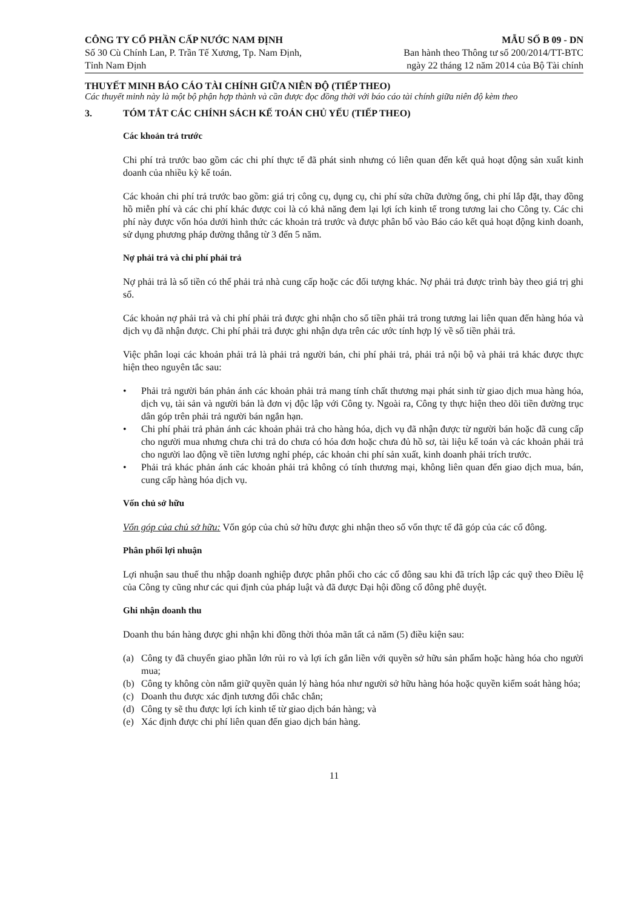CÔNG TY CỔ PHẦN CẤP NƯỚC NAM ĐỊNH
Số 30 Cù Chính Lan, P. Trần Tế Xương, Tp. Nam Định,
Tỉnh Nam Định
MẪU SỐ B 09 - DN
Ban hành theo Thông tư số 200/2014/TT-BTC
ngày 22 tháng 12 năm 2014 của Bộ Tài chính
THUYẾT MINH BÁO CÁO TÀI CHÍNH GIỮA NIÊN ĐỘ (TIẾP THEO)
Các thuyết minh này là một bộ phận hợp thành và cần được đọc đồng thời với báo cáo tài chính giữa niên độ kèm theo
3. TÓM TẮT CÁC CHÍNH SÁCH KẾ TOÁN CHỦ YẾU (TIẾP THEO)
Các khoản trả trước
Chi phí trả trước bao gồm các chi phí thực tế đã phát sinh nhưng có liên quan đến kết quả hoạt động sản xuất kinh doanh của nhiều kỳ kế toán.
Các khoản chi phí trả trước bao gồm: giá trị công cụ, dụng cụ, chi phí sửa chữa đường ống, chi phí lắp đặt, thay đồng hồ miễn phí và các chi phí khác được coi là có khả năng đem lại lợi ích kinh tế trong tương lai cho Công ty. Các chi phí này được vốn hóa dưới hình thức các khoản trả trước và được phân bổ vào Báo cáo kết quả hoạt động kinh doanh, sử dụng phương pháp đường thẳng từ 3 đến 5 năm.
Nợ phải trả và chi phí phải trả
Nợ phải trả là số tiền có thể phải trả nhà cung cấp hoặc các đối tượng khác. Nợ phải trả được trình bày theo giá trị ghi sổ.
Các khoản nợ phải trả và chi phí phải trả được ghi nhận cho số tiền phải trả trong tương lai liên quan đến hàng hóa và dịch vụ đã nhận được. Chi phí phải trả được ghi nhận dựa trên các ước tính hợp lý về số tiền phải trả.
Việc phân loại các khoản phải trả là phải trả người bán, chi phí phải trả, phải trả nội bộ và phải trả khác được thực hiện theo nguyên tắc sau:
• Phải trả người bán phản ánh các khoản phải trả mang tính chất thương mại phát sinh từ giao dịch mua hàng hóa, dịch vụ, tài sản và người bán là đơn vị độc lập với Công ty. Ngoài ra, Công ty thực hiện theo dõi tiền đường trục dân góp trên phải trả người bán ngắn hạn.
• Chi phí phải trả phản ánh các khoản phải trả cho hàng hóa, dịch vụ đã nhận được từ người bán hoặc đã cung cấp cho người mua nhưng chưa chi trả do chưa có hóa đơn hoặc chưa đủ hồ sơ, tài liệu kế toán và các khoản phải trả cho người lao động về tiền lương nghỉ phép, các khoản chi phí sản xuất, kinh doanh phải trích trước.
• Phải trả khác phản ánh các khoản phải trả không có tính thương mại, không liên quan đến giao dịch mua, bán, cung cấp hàng hóa dịch vụ.
Vốn chủ sở hữu
Vốn góp của chủ sở hữu: Vốn góp của chủ sở hữu được ghi nhận theo số vốn thực tế đã góp của các cổ đông.
Phân phối lợi nhuận
Lợi nhuận sau thuế thu nhập doanh nghiệp được phân phối cho các cổ đông sau khi đã trích lập các quỹ theo Điều lệ của Công ty cũng như các qui định của pháp luật và đã được Đại hội đồng cổ đông phê duyệt.
Ghi nhận doanh thu
Doanh thu bán hàng được ghi nhận khi đồng thời thỏa mãn tất cả năm (5) điều kiện sau:
(a) Công ty đã chuyển giao phần lớn rủi ro và lợi ích gắn liền với quyền sở hữu sản phẩm hoặc hàng hóa cho người mua;
(b) Công ty không còn nắm giữ quyền quản lý hàng hóa như người sở hữu hàng hóa hoặc quyền kiểm soát hàng hóa;
(c) Doanh thu được xác định tương đối chắc chắn;
(d) Công ty sẽ thu được lợi ích kinh tế từ giao dịch bán hàng; và
(e) Xác định được chi phí liên quan đến giao dịch bán hàng.
11